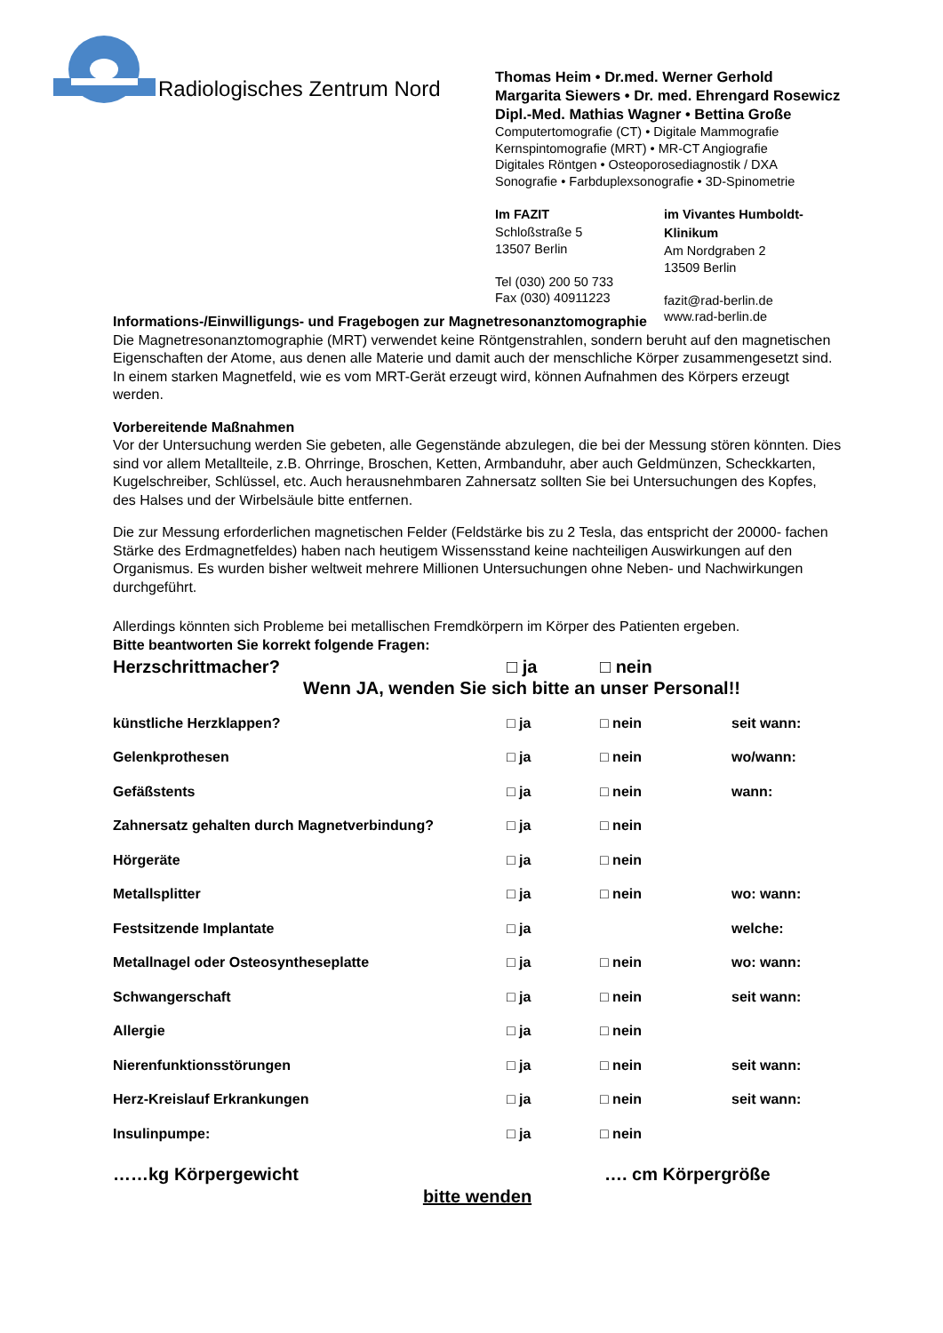Radiologisches Zentrum Nord
Thomas Heim • Dr.med. Werner Gerhold
Margarita Siewers • Dr. med. Ehrengard Rosewicz
Dipl.-Med. Mathias Wagner • Bettina Große
Computertomografie (CT) • Digitale Mammografie
Kernspintomografie (MRT) • MR-CT Angiografie
Digitales Röntgen • Osteoporosediagnostik / DXA
Sonografie • Farbduplexsonografie • 3D-Spinometrie
Im FAZIT
Schloßstraße 5
13507 Berlin
Tel (030) 200 50 733
Fax (030) 40911223
im Vivantes Humboldt-Klinikum
Am Nordgraben 2
13509 Berlin
fazit@rad-berlin.de
www.rad-berlin.de
Informations-/Einwilligungs- und Fragebogen zur Magnetresonanztomographie
Die Magnetresonanztomographie (MRT) verwendet keine Röntgenstrahlen, sondern beruht auf den magnetischen Eigenschaften der Atome, aus denen alle Materie und damit auch der menschliche Körper zusammengesetzt sind. In einem starken Magnetfeld, wie es vom MRT-Gerät erzeugt wird, können Aufnahmen des Körpers erzeugt werden.
Vorbereitende Maßnahmen
Vor der Untersuchung werden Sie gebeten, alle Gegenstände abzulegen, die bei der Messung stören könnten. Dies sind vor allem Metallteile, z.B. Ohrringe, Broschen, Ketten, Armbanduhr, aber auch Geldmünzen, Scheckkarten, Kugelschreiber, Schlüssel, etc. Auch herausnehmbaren Zahnersatz sollten Sie bei Untersuchungen des Kopfes, des Halses und der Wirbelsäule bitte entfernen.
Die zur Messung erforderlichen magnetischen Felder (Feldstärke bis zu 2 Tesla, das entspricht der 20000- fachen Stärke des Erdmagnetfeldes) haben nach heutigem Wissensstand keine nachteiligen Auswirkungen auf den Organismus. Es wurden bisher weltweit mehrere Millionen Untersuchungen ohne Neben- und Nachwirkungen durchgeführt.
Allerdings könnten sich Probleme bei metallischen Fremdkörpern im Körper des Patienten ergeben.
Bitte beantworten Sie korrekt folgende Fragen:
Herzschrittmacher? □ ja □ nein
Wenn JA, wenden Sie sich bitte an unser Personal!!
künstliche Herzklappen? □ ja □ nein seit wann:
Gelenkprothesen □ ja □ nein wo/wann:
Gefäßstents □ ja □ nein wann:
Zahnersatz gehalten durch Magnetverbindung? □ ja □ nein
Hörgeräte □ ja □ nein
Metallsplitter □ ja □ nein wo: wann:
Festsitzende Implantate □ ja welche:
Metallnagel oder Osteosyntheseplatte □ ja □ nein wo: wann:
Schwangerschaft □ ja □ nein seit wann:
Allergie □ ja □ nein
Nierenfunktionsstörungen □ ja □ nein seit wann:
Herz-Kreislauf Erkrankungen □ ja □ nein seit wann:
Insulinpumpe: □ ja □ nein
……kg Körpergewicht …. cm Körpergröße
bitte wenden